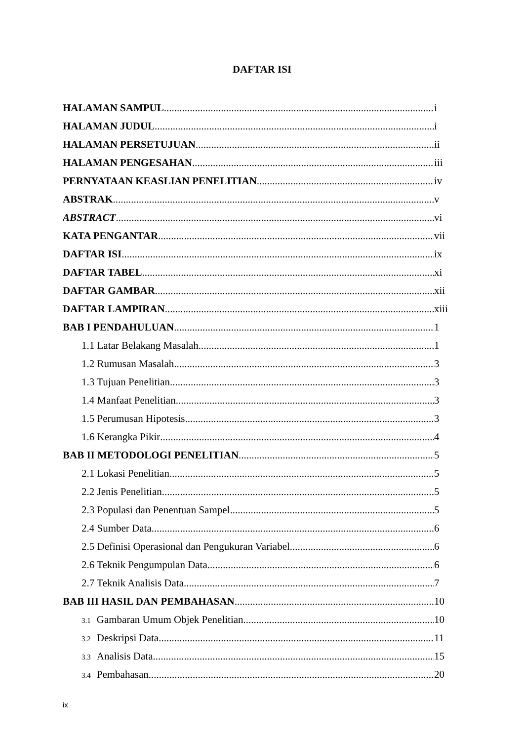DAFTAR ISI
HALAMAN SAMPUL i
HALAMAN JUDUL i
HALAMAN PERSETUJUAN ii
HALAMAN PENGESAHAN iii
PERNYATAAN KEASLIAN PENELITIAN iv
ABSTRAK v
ABSTRACT vi
KATA PENGANTAR vii
DAFTAR ISI ix
DAFTAR TABEL xi
DAFTAR GAMBAR xii
DAFTAR LAMPIRAN xiii
BAB I PENDAHULUAN 1
1.1 Latar Belakang Masalah 1
1.2 Rumusan Masalah 3
1.3 Tujuan Penelitian 3
1.4 Manfaat Penelitian 3
1.5 Perumusan Hipotesis 3
1.6 Kerangka Pikir 4
BAB II METODOLOGI PENELITIAN 5
2.1 Lokasi Penelitian 5
2.2 Jenis Penelitian 5
2.3 Populasi dan Penentuan Sampel 5
2.4 Sumber Data 6
2.5 Definisi Operasional dan Pengukuran Variabel 6
2.6 Teknik Pengumpulan Data 6
2.7 Teknik Analisis Data 7
BAB III HASIL DAN PEMBAHASAN 10
3.1 Gambaran Umum Objek Penelitian 10
3.2 Deskripsi Data 11
3.3 Analisis Data 15
3.4 Pembahasan 20
ix